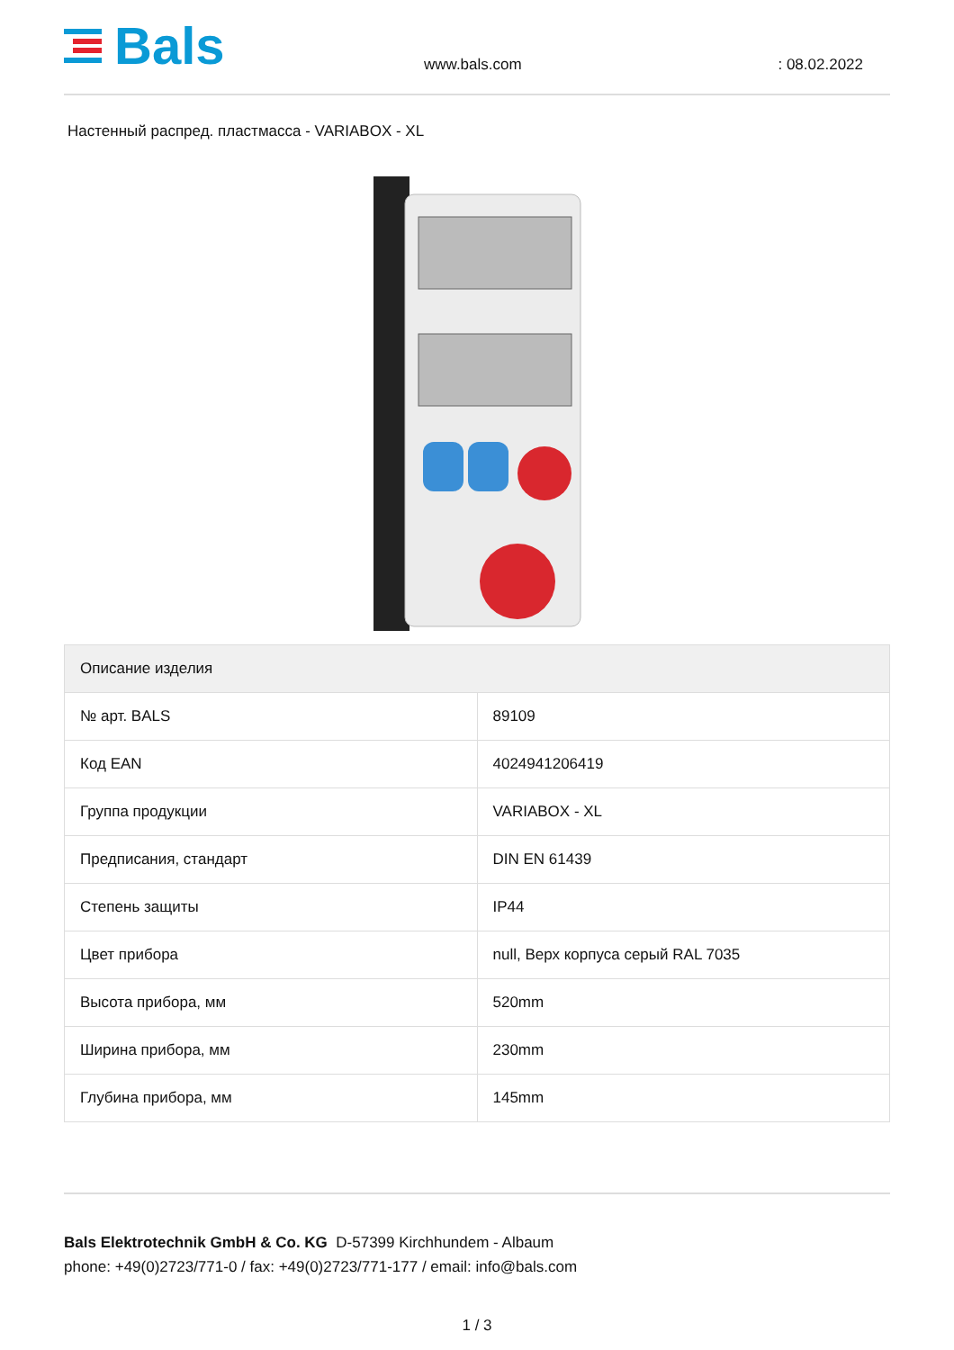Bals
www.bals.com
: 08.02.2022
Настенный распред. пластмасса - VARIABOX - XL
| Описание изделия | |
| --- | --- |
| № арт. BALS | 89109 |
| Код EAN | 4024941206419 |
| Группа продукции | VARIABOX - XL |
| Предписания, стандарт | DIN EN 61439 |
| Степень защиты | IP44 |
| Цвет прибора | null, Верх корпуса серый RAL 7035 |
| Высота прибора, мм | 520mm |
| Ширина прибора, мм | 230mm |
| Глубина прибора, мм | 145mm |
Bals Elektrotechnik GmbH & Co. KG D-57399 Kirchhundem - Albaum
phone: +49(0)2723/771-0 / fax: +49(0)2723/771-177 / email: info@bals.com
1 / 3